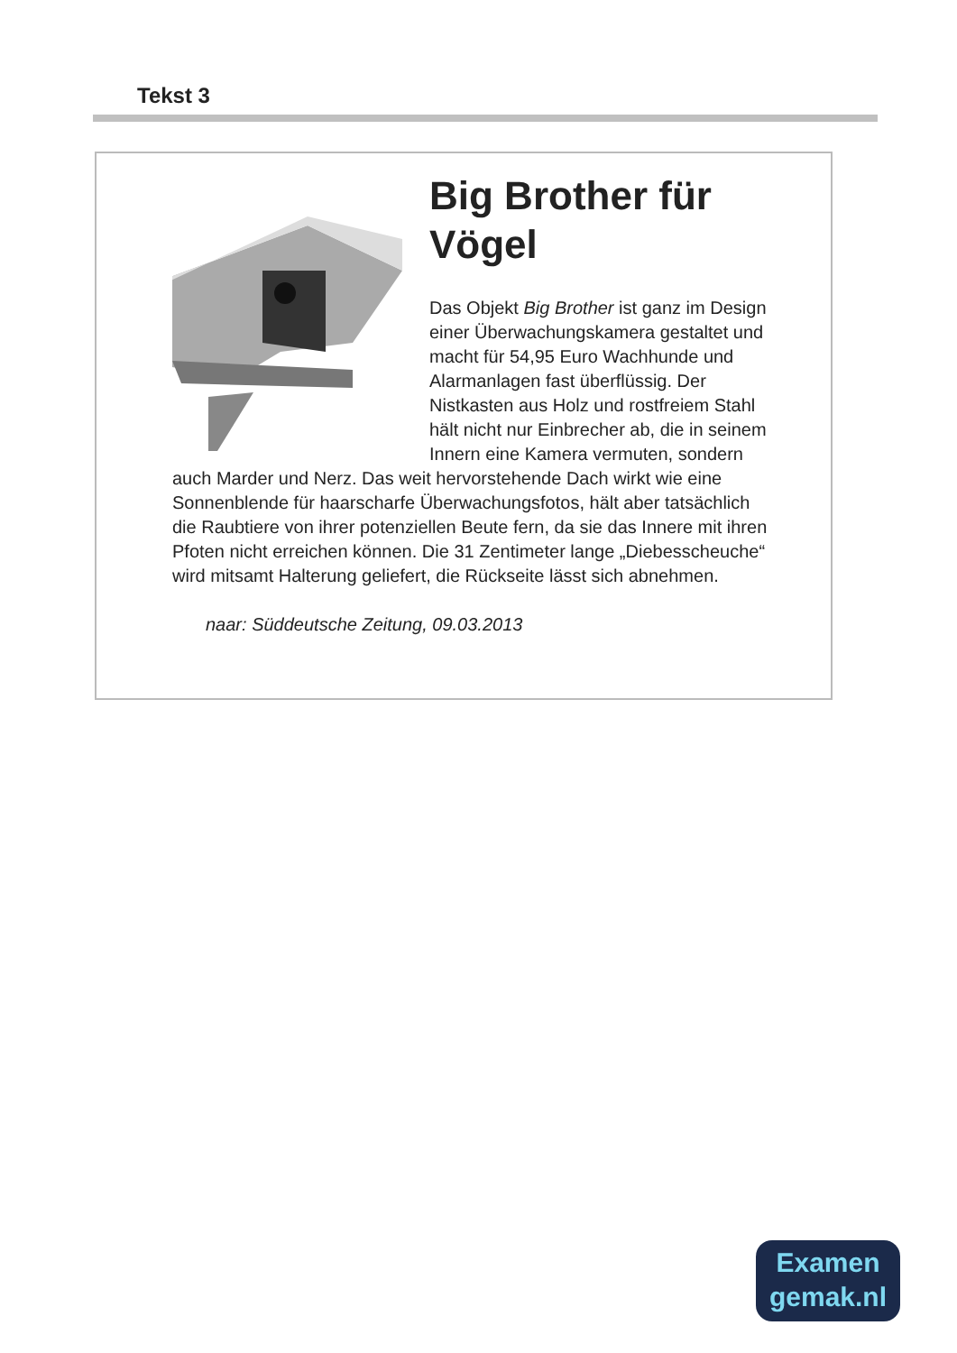Tekst 3
Big Brother für Vögel
Das Objekt Big Brother ist ganz im Design einer Überwachungskamera gestaltet und macht für 54,95 Euro Wachhunde und Alarmanlagen fast überflüssig. Der Nistkasten aus Holz und rostfreiem Stahl hält nicht nur Einbrecher ab, die in seinem Innern eine Kamera vermuten, sondern auch Marder und Nerz. Das weit hervorstehende Dach wirkt wie eine Sonnenblende für haarscharfe Überwachungsfotos, hält aber tatsächlich die Raubtiere von ihrer potenziellen Beute fern, da sie das Innere mit ihren Pfoten nicht erreichen können. Die 31 Zentimeter lange „Diebesscheuche“ wird mitsamt Halterung geliefert, die Rückseite lässt sich abnehmen.
naar: Süddeutsche Zeitung, 09.03.2013
Examen
gemak.nl